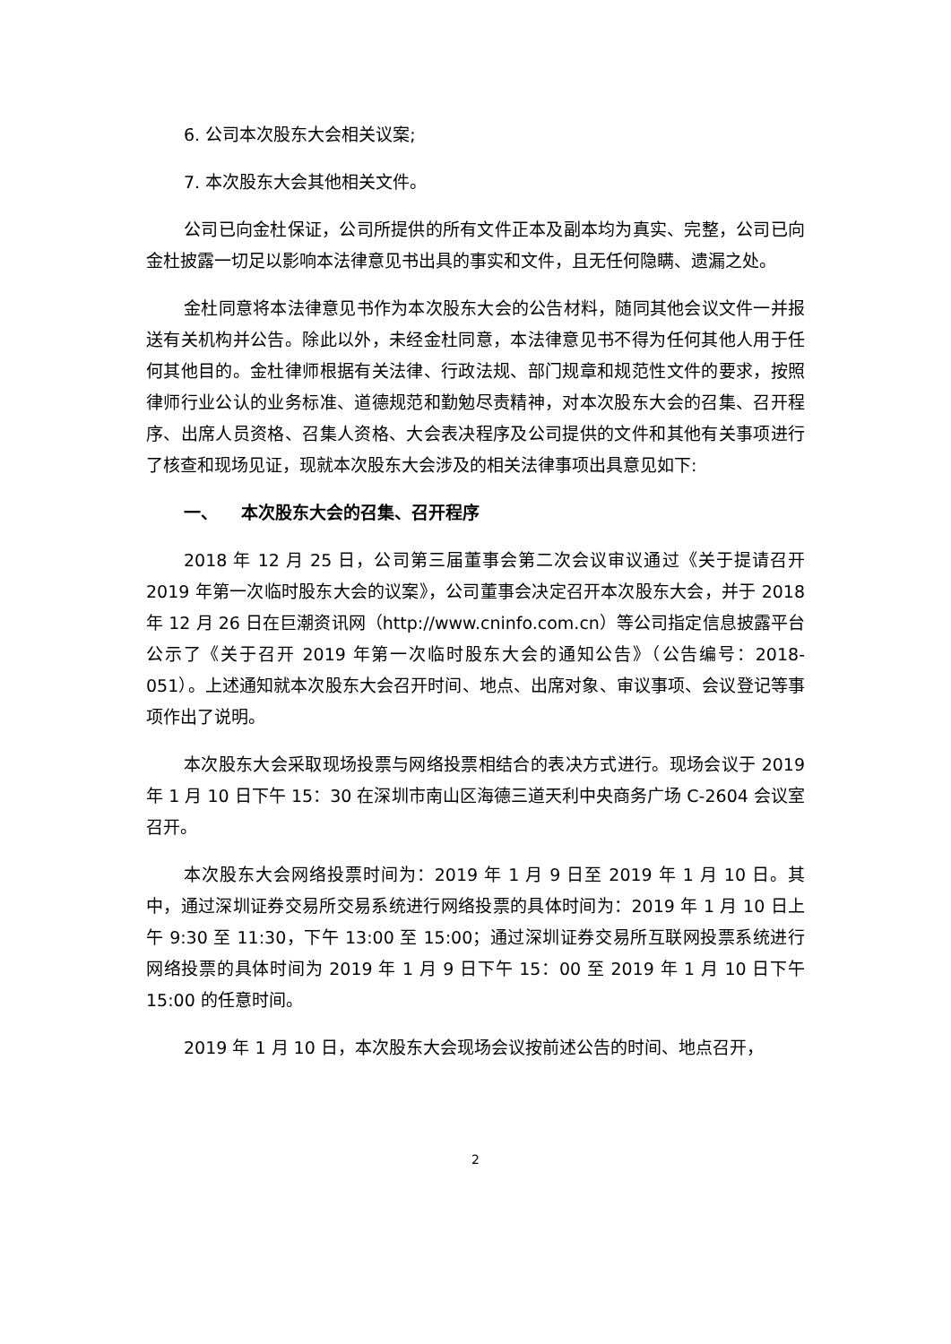6. 公司本次股东大会相关议案;
7. 本次股东大会其他相关文件。
公司已向金杜保证，公司所提供的所有文件正本及副本均为真实、完整，公司已向金杜披露一切足以影响本法律意见书出具的事实和文件，且无任何隐瞒、遗漏之处。
金杜同意将本法律意见书作为本次股东大会的公告材料，随同其他会议文件一并报送有关机构并公告。除此以外，未经金杜同意，本法律意见书不得为任何其他人用于任何其他目的。金杜律师根据有关法律、行政法规、部门规章和规范性文件的要求，按照律师行业公认的业务标准、道德规范和勤勉尽责精神，对本次股东大会的召集、召开程序、出席人员资格、召集人资格、大会表决程序及公司提供的文件和其他有关事项进行了核查和现场见证，现就本次股东大会涉及的相关法律事项出具意见如下:
一、 本次股东大会的召集、召开程序
2018 年 12 月 25 日，公司第三届董事会第二次会议审议通过《关于提请召开 2019 年第一次临时股东大会的议案》，公司董事会决定召开本次股东大会，并于 2018 年 12 月 26 日在巨潮资讯网（http://www.cninfo.com.cn）等公司指定信息披露平台公示了《关于召开 2019 年第一次临时股东大会的通知公告》（公告编号：2018-051）。上述通知就本次股东大会召开时间、地点、出席对象、审议事项、会议登记等事项作出了说明。
本次股东大会采取现场投票与网络投票相结合的表决方式进行。现场会议于 2019 年 1 月 10 日下午 15：30 在深圳市南山区海德三道天利中央商务广场 C-2604 会议室召开。
本次股东大会网络投票时间为：2019 年 1 月 9 日至 2019 年 1 月 10 日。其中，通过深圳证券交易所交易系统进行网络投票的具体时间为：2019 年 1 月 10 日上午 9:30 至 11:30，下午 13:00 至 15:00；通过深圳证券交易所互联网投票系统进行网络投票的具体时间为 2019 年 1 月 9 日下午 15：00 至 2019 年 1 月 10 日下午 15:00 的任意时间。
2019 年 1 月 10 日，本次股东大会现场会议按前述公告的时间、地点召开，
2